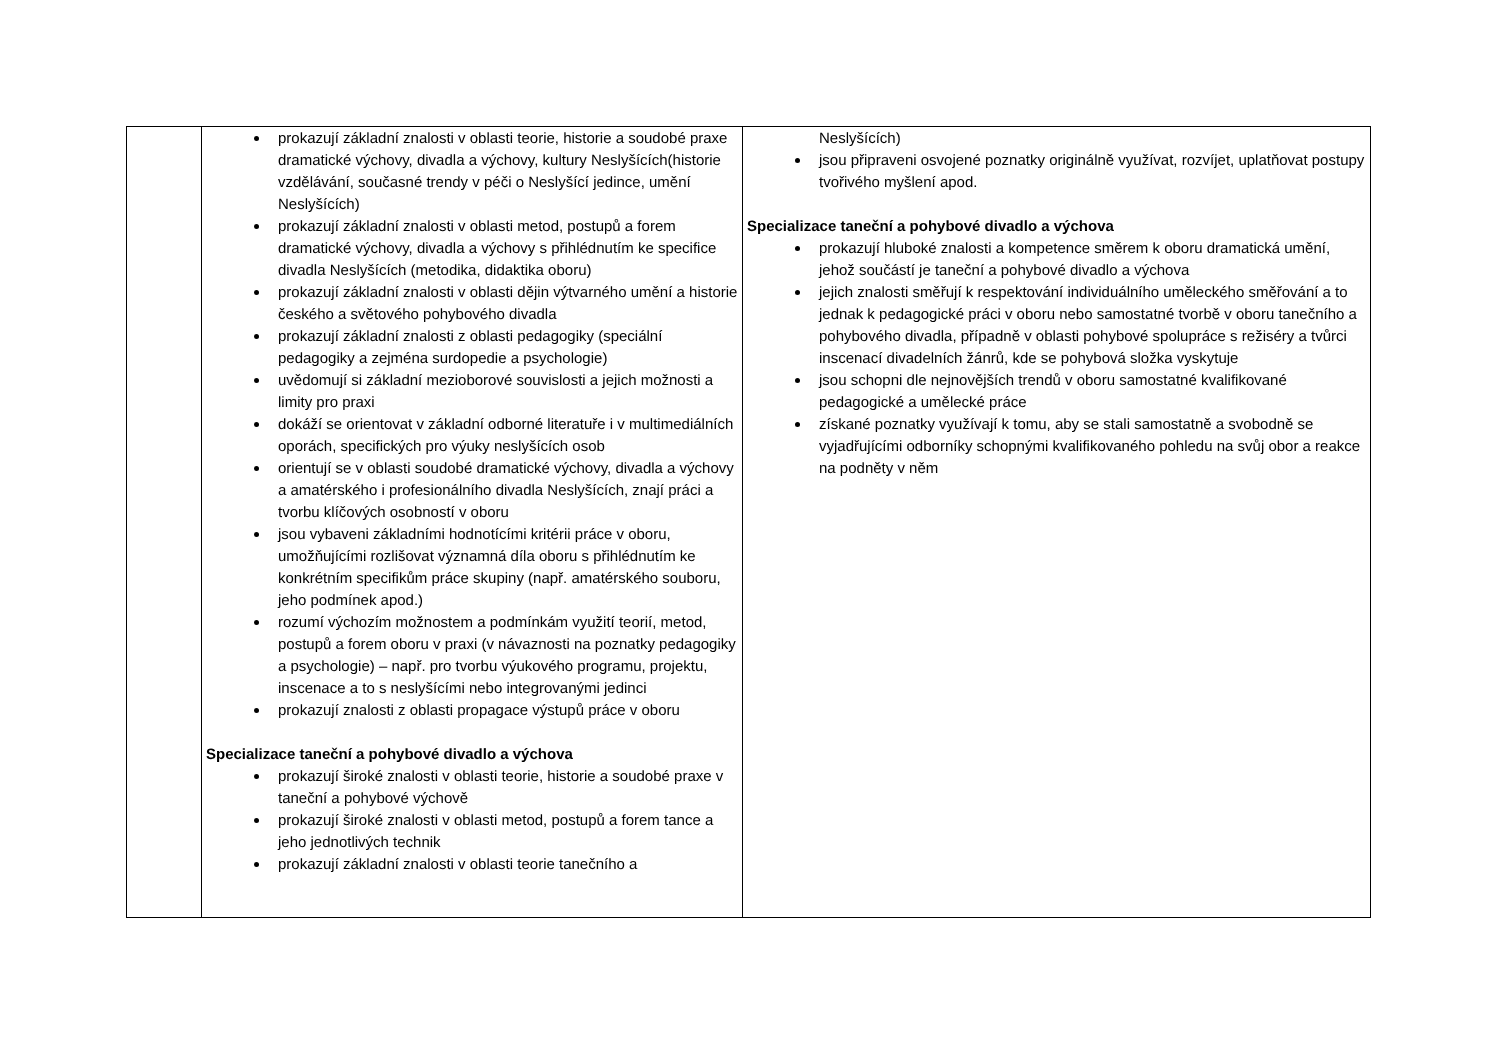| | prokazují základní znalosti v oblasti teorie, historie a soudobé praxe dramatické výchovy, divadla a výchovy, kultury Neslyšících(historie vzdělávání, současné trendy v péči o Neslyšící jedince, umění Neslyšících) prokazují základní znalosti v oblasti metod, postupů a forem dramatické výchovy, divadla a výchovy s přihlédnutím ke specifice divadla Neslyšících (metodika, didaktika oboru) prokazují základní znalosti v oblasti dějin výtvarného umění a historie českého a světového pohybového divadla prokazují základní znalosti z oblasti pedagogiky (speciální pedagogiky a zejména surdopedie a psychologie) uvědomují si základní mezioborové souvislosti a jejich možnosti a limity pro praxi dokáží se orientovat v základní odborné literatuře i v multimediálních oporách, specifických pro výuky neslyšících osob orientují se v oblasti soudobé dramatické výchovy, divadla a výchovy a amatérského i profesionálního divadla Neslyšících, znají práci a tvorbu klíčových osobností v oboru jsou vybaveni základními hodnotícími kritérii práce v oboru, umožňujícími rozlišovat významná díla oboru s přihlédnutím ke konkrétním specifikům práce skupiny (např. amatérského souboru, jeho podmínek apod.) rozumí výchozím možnostem a podmínkám využití teorií, metod, postupů a forem oboru v praxi (v návaznosti na poznatky pedagogiky a psychologie) – např. pro tvorbu výukového programu, projektu, inscenace a to s neslyšícími nebo integrovanými jedinci prokazují znalosti z oblasti propagace výstupů práce v oboru Specializace taneční a pohybové divadlo a výchova prokazují široké znalosti v oblasti teorie, historie a soudobé praxe v taneční a pohybové výchově prokazují široké znalosti v oblasti metod, postupů a forem tance a jeho jednotlivých technik prokazují základní znalosti v oblasti teorie tanečního a | Neslyšících) jsou připraveni osvojené poznatky originálně využívat, rozvíjet, uplatňovat postupy tvořivého myšlení apod. Specializace taneční a pohybové divadlo a výchova prokazují hluboké znalosti a kompetence směrem k oboru dramatická umění, jehož součástí je taneční a pohybové divadlo a výchova jejich znalosti směřují k respektování individuálního uměleckého směřování a to jednak k pedagogické práci v oboru nebo samostatné tvorbě v oboru tanečního a pohybového divadla, případně v oblasti pohybové spolupráce s režiséry a tvůrci inscenací divadelních žánrů, kde se pohybová složka vyskytuje jsou schopni dle nejnovějších trendů v oboru samostatné kvalifikované pedagogické a umělecké práce získané poznatky využívají k tomu, aby se stali samostatně a svobodně se vyjadřujícími odborníky schopnými kvalifikovaného pohledu na svůj obor a reakce na podněty v něm |